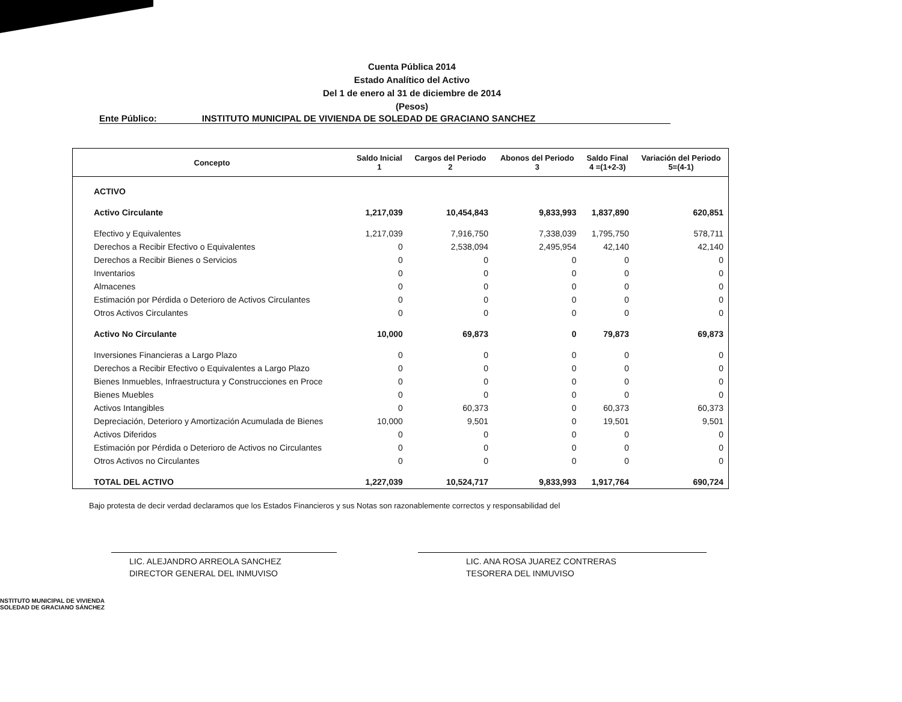Cuenta Pública 2014
Estado Analítico del Activo
Del 1 de enero al 31 de diciembre de 2014
(Pesos)
Ente Público: INSTITUTO MUNICIPAL DE VIVIENDA DE SOLEDAD DE GRACIANO SANCHEZ
| Concepto | Saldo Inicial 1 | Cargos del Periodo 2 | Abonos del Periodo 3 | Saldo Final 4 =(1+2-3) | Variación del Periodo 5=(4-1) |
| --- | --- | --- | --- | --- | --- |
| ACTIVO | | | | | |
| Activo Circulante | 1,217,039 | 10,454,843 | 9,833,993 | 1,837,890 | 620,851 |
| Efectivo y Equivalentes | 1,217,039 | 7,916,750 | 7,338,039 | 1,795,750 | 578,711 |
| Derechos a Recibir Efectivo o Equivalentes | 0 | 2,538,094 | 2,495,954 | 42,140 | 42,140 |
| Derechos a Recibir Bienes o Servicios | 0 | 0 | 0 | 0 | 0 |
| Inventarios | 0 | 0 | 0 | 0 | 0 |
| Almacenes | 0 | 0 | 0 | 0 | 0 |
| Estimación por Pérdida o Deterioro de Activos Circulantes | 0 | 0 | 0 | 0 | 0 |
| Otros Activos Circulantes | 0 | 0 | 0 | 0 | 0 |
| Activo No Circulante | 10,000 | 69,873 | 0 | 79,873 | 69,873 |
| Inversiones Financieras a Largo Plazo | 0 | 0 | 0 | 0 | 0 |
| Derechos a Recibir Efectivo o Equivalentes a Largo Plazo | 0 | 0 | 0 | 0 | 0 |
| Bienes Inmuebles, Infraestructura y Construcciones en Proce | 0 | 0 | 0 | 0 | 0 |
| Bienes Muebles | 0 | 0 | 0 | 0 | 0 |
| Activos Intangibles | 0 | 60,373 | 0 | 60,373 | 60,373 |
| Depreciación, Deterioro y Amortización Acumulada de Bienes | 10,000 | 9,501 | 0 | 19,501 | 9,501 |
| Activos Diferidos | 0 | 0 | 0 | 0 | 0 |
| Estimación por Pérdida o Deterioro de Activos no Circulantes | 0 | 0 | 0 | 0 | 0 |
| Otros Activos no Circulantes | 0 | 0 | 0 | 0 | 0 |
| TOTAL DEL ACTIVO | 1,227,039 | 10,524,717 | 9,833,993 | 1,917,764 | 690,724 |
Bajo protesta de decir verdad declaramos que los Estados Financieros y sus Notas son razonablemente correctos y responsabilidad del
LIC. ALEJANDRO ARREOLA SANCHEZ
DIRECTOR GENERAL DEL INMUVISO
LIC. ANA ROSA JUAREZ CONTRERAS
TESORERA DEL INMUVISO
NSTITUTO MUNICIPAL DE VIVIENDA
SOLEDAD DE GRACIANO SÁNCHEZ